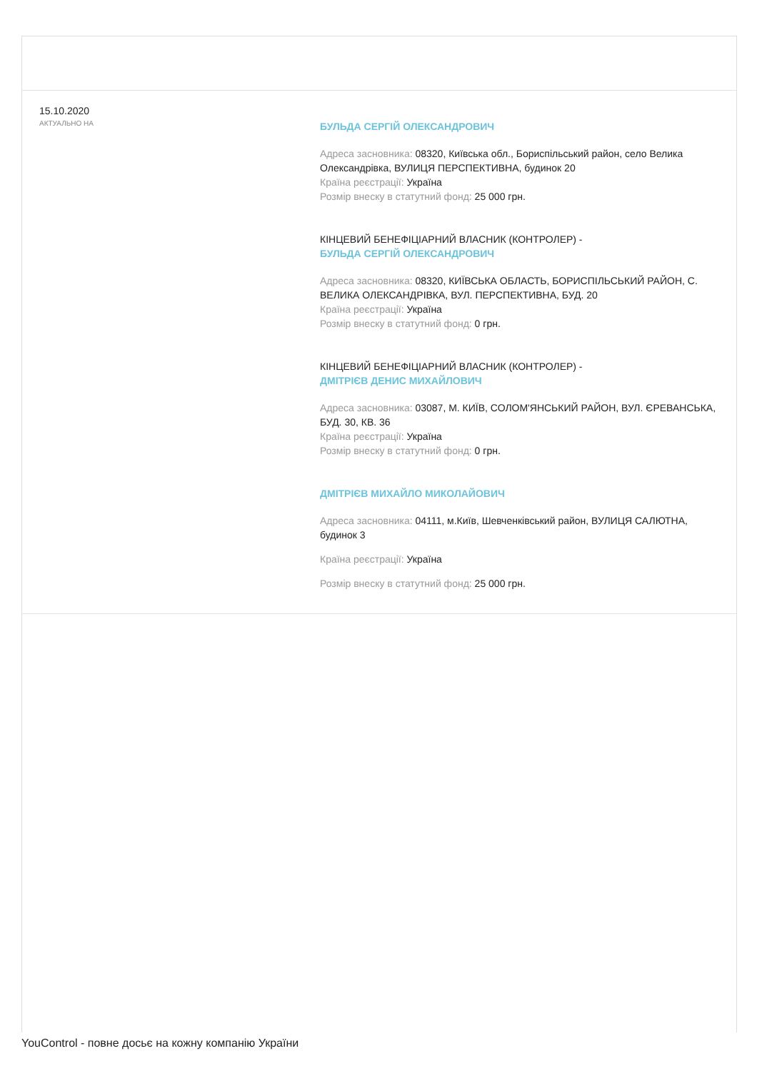15.10.2020
АКТУАЛЬНО НА
БУЛЬДА СЕРГІЙ ОЛЕКСАНДРОВИЧ
Адреса засновника: 08320, Київська обл., Бориспільський район, село Велика Олександрівка, ВУЛИЦЯ ПЕРСПЕКТИВНА, будинок 20
Країна реєстрації: Україна
Розмір внеску в статутний фонд: 25 000 грн.
КІНЦЕВИЙ БЕНЕФІЦІАРНИЙ ВЛАСНИК (КОНТРОЛЕР) -
БУЛЬДА СЕРГІЙ ОЛЕКСАНДРОВИЧ
Адреса засновника: 08320, КИЇВСЬКА ОБЛАСТЬ, БОРИСПІЛЬСЬКИЙ РАЙОН, С. ВЕЛИКА ОЛЕКСАНДРІВКА, ВУЛ. ПЕРСПЕКТИВНА, БУД. 20
Країна реєстрації: Україна
Розмір внеску в статутний фонд: 0 грн.
КІНЦЕВИЙ БЕНЕФІЦІАРНИЙ ВЛАСНИК (КОНТРОЛЕР) -
ДМІТРІЄВ ДЕНИС МИХАЙЛОВИЧ
Адреса засновника: 03087, М. КИЇВ, СОЛОМ'ЯНСЬКИЙ РАЙОН, ВУЛ. ЄРЕВАНСЬКА, БУД. 30, КВ. 36
Країна реєстрації: Україна
Розмір внеску в статутний фонд: 0 грн.
ДМІТРІЄВ МИХАЙЛО МИКОЛАЙОВИЧ
Адреса засновника: 04111, м.Київ, Шевченківський район, ВУЛИЦЯ САЛЮТНА, будинок 3
Країна реєстрації: Україна
Розмір внеску в статутний фонд: 25 000 грн.
YouControl - повне досьє на кожну компанію України